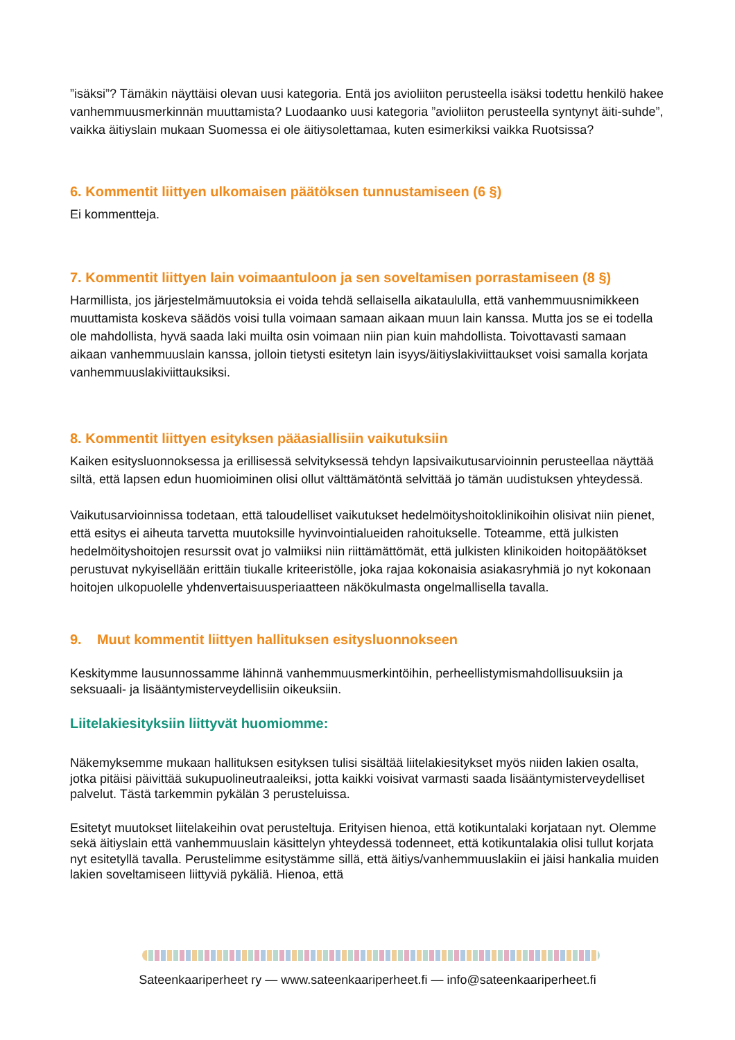”isäksi”? Tämäkin näyttäisi olevan uusi kategoria. Entä jos avioliiton perusteella isäksi todettu henkilö hakee vanhemmuusmerkinnän muuttamista? Luodaanko uusi kategoria ”avioliiton perusteella syntynyt äiti-suhde”, vaikka äitiyslain mukaan Suomessa ei ole äitiysolettamaa, kuten esimerkiksi vaikka Ruotsissa?
6. Kommentit liittyen ulkomaisen päätöksen tunnustamiseen (6 §)
Ei kommentteja.
7. Kommentit liittyen lain voimaantuloon ja sen soveltamisen porrastamiseen (8 §)
Harmillista, jos järjestelmämuutoksia ei voida tehdä sellaisella aikataululla, että vanhemmuusnimikkeen muuttamista koskeva säädös voisi tulla voimaan samaan aikaan muun lain kanssa. Mutta jos se ei todella ole mahdollista, hyvä saada laki muilta osin voimaan niin pian kuin mahdollista. Toivottavasti samaan aikaan vanhemmuuslain kanssa, jolloin tietysti esitetyn lain isyys/äitiyslakiviittaukset voisi samalla korjata vanhemmuuslakiviittauksiksi.
8. Kommentit liittyen esityksen pääasiallisiin vaikutuksiin
Kaiken esitysluonnoksessa ja erillisessä selvityksessä tehdyn lapsivaikutusarvioinnin perusteellaa näyttää siltä, että lapsen edun huomioiminen olisi ollut välttämätöntä selvittää jo tämän uudistuksen yhteydessä.
Vaikutusarvioinnissa todetaan, että taloudelliset vaikutukset hedelmöityshoitoklinikoihin olisivat niin pienet, että esitys ei aiheuta tarvetta muutoksille hyvinvointialueiden rahoitukselle. Toteamme, että julkisten hedelmöityshoitojen resurssit ovat jo valmiiksi niin riittämättömät, että julkisten klinikoiden hoitopäätökset perustuvat nykyisellään erittäin tiukalle kriteeristölle, joka rajaa kokonaisia asiakasryhmiä jo nyt kokonaan hoitojen ulkopuolelle yhdenvertaisuusperiaatteen näkökulmasta ongelmallisella tavalla.
9. Muut kommentit liittyen hallituksen esitysluonnokseen
Keskitymme lausunnossamme lähinnä vanhemmuusmerkintöihin, perheellistymismahdollisuuksiin ja seksuaali- ja lisääntymisterveydellisiin oikeuksiin.
Liitelakiesityksiin liittyvät huomiomme:
Näkemyksemme mukaan hallituksen esityksen tulisi sisältää liitelakiesitykset myös niiden lakien osalta, jotka pitäisi päivittää sukupuolineutraaleiksi, jotta kaikki voisivat varmasti saada lisääntymisterveydelliset palvelut. Tästä tarkemmin pykälän 3 perusteluissa.
Esitetyt muutokset liitelakeihin ovat perusteltuja. Erityisen hienoa, että kotikuntalaki korjataan nyt. Olemme sekä äitiyslain että vanhemmuuslain käsittelyn yhteydessä todenneet, että kotikuntalakia olisi tullut korjata nyt esitetyllä tavalla. Perustelimme esitystämme sillä, että äitiys/vanhemmuuslakiin ei jäisi hankalia muiden lakien soveltamiseen liittyviä pykäliä. Hienoa, että
Sateenkaariperheet ry — www.sateenkaariperheet.fi — info@sateenkaariperheet.fi